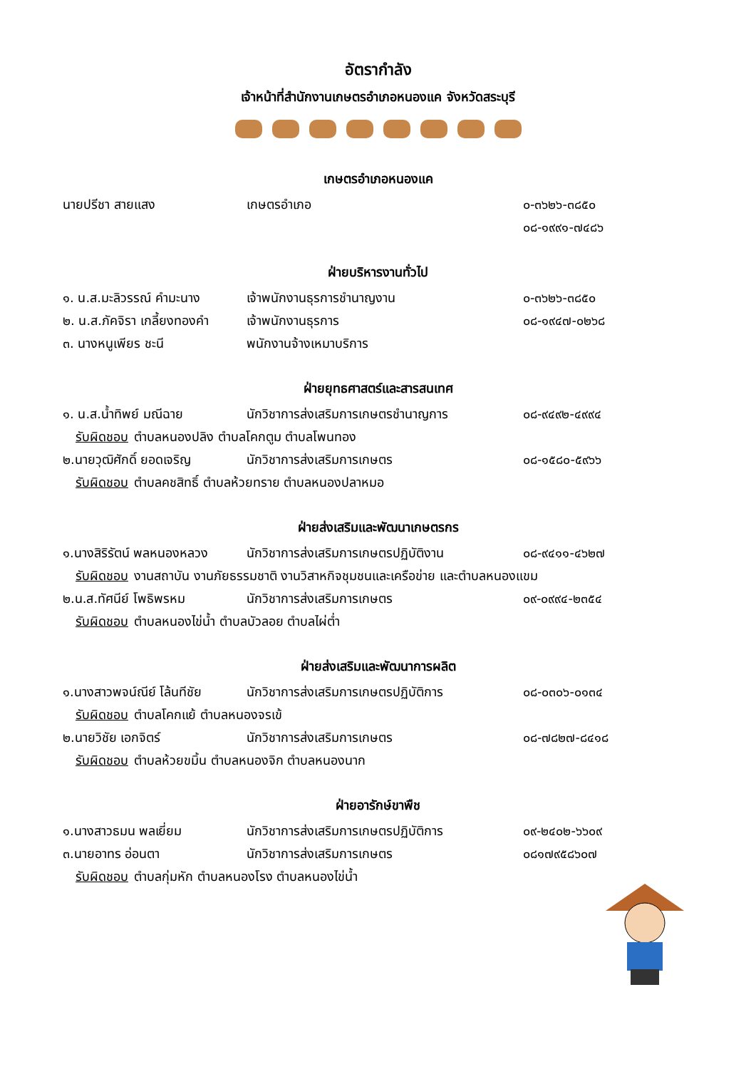อัตรากำลัง
เจ้าหน้าที่สำนักงานเกษตรอำเภอหนองแค จังหวัดสระบุรี
เกษตรอำเภอหนองแค
นายปรีชา สายแสง เกษตรอำเภอ ๐-๓๖๒๖-๓๘๕๐
๐๘-๑๙๙๑-๗๔๘๖
ฝ่ายบริหารงานทั่วไป
๑. น.ส.มะลิวรรณ์ คำมะนาง
เจ้าพนักงานธุรการชำนาญงาน ๐-๓๖๒๖-๓๘๕๐
๒. น.ส.ภัคจิรา เกลี้ยงทองคำ
เจ้าพนักงานธุรการ ๐๘-๑๙๔๗-๐๒๖๘
๓. นางหนูเพียร ชะนี พนักงานจ้างเหมาบริการ
ฝ่ายยุทธศาสตร์และสารสนเทศ
๑. น.ส.น้ำทิพย์ มณีฉาย นักวิชาการส่งเสริมการเกษตรชำนาญการ ๐๘-๙๔๙๒-๔๙๙๔
รับผิดชอบ ตำบลหนองปลิง ตำบลโคกตูม ตำบลโพนทอง
๒.นายวุฒิศักดิ์ ยอดเจริญ
นักวิชาการส่งเสริมการเกษตร ๐๘-๑๕๘๐-๕๙๖๖
รับผิดชอบ ตำบลคชสิทธิ์ ตำบลห้วยทราย ตำบลหนองปลาหมอ
ฝ่ายส่งเสริมและพัฒนาเกษตรกร
๑.นางสิริรัตน์ พลหนองหลวง
นักวิชาการส่งเสริมการเกษตรปฏิบัติงาน
๐๘-๙๔๑๑-๔๖๒๗
รับผิดชอบ งานสถาบัน งานภัยธรรมชาติ งานวิสาหกิจชุมชนและเครือข่าย และตำบลหนองแขม
๒.น.ส.ทัศนีย์ โพธิพรหม นักวิชาการส่งเสริมการเกษตร ๐๙-๐๙๙๔-๒๓๕๔
รับผิดชอบ ตำบลหนองไข่น้ำ ตำบลบัวลอย ตำบลไผ่ต่ำ
ฝ่ายส่งเสริมและพัฒนาการผลิต
๑.นางสาวพจน์ณีย์ โล้นทีชัย
นักวิชาการส่งเสริมการเกษตรปฏิบัติการ
๐๘-๐๓๐๖-๐๑๓๔
รับผิดชอบ ตำบลโคกแย้ ตำบลหนองจรเข้
๒.นายวิชัย เอกจิตร์ นักวิชาการส่งเสริมการเกษตร ๐๘-๗๘๒๗-๘๔๑๘
รับผิดชอบ ตำบลห้วยขมิ้น ตำบลหนองจิก ตำบลหนองนาก
ฝ่ายอารักษ์ขาพืช
๑.นางสาวธมน พลเยี่ยม
นักวิชาการส่งเสริมการเกษตรปฏิบัติการ
๐๙-๒๔๐๒-๖๖๐๙
๓.นายอาทร อ่อนตา นักวิชาการส่งเสริมการเกษตร ๐๘๑๗๙๕๘๖๐๗
รับผิดชอบ ตำบลกุ่มหัก ตำบลหนองโรง ตำบลหนองไข่น้ำ